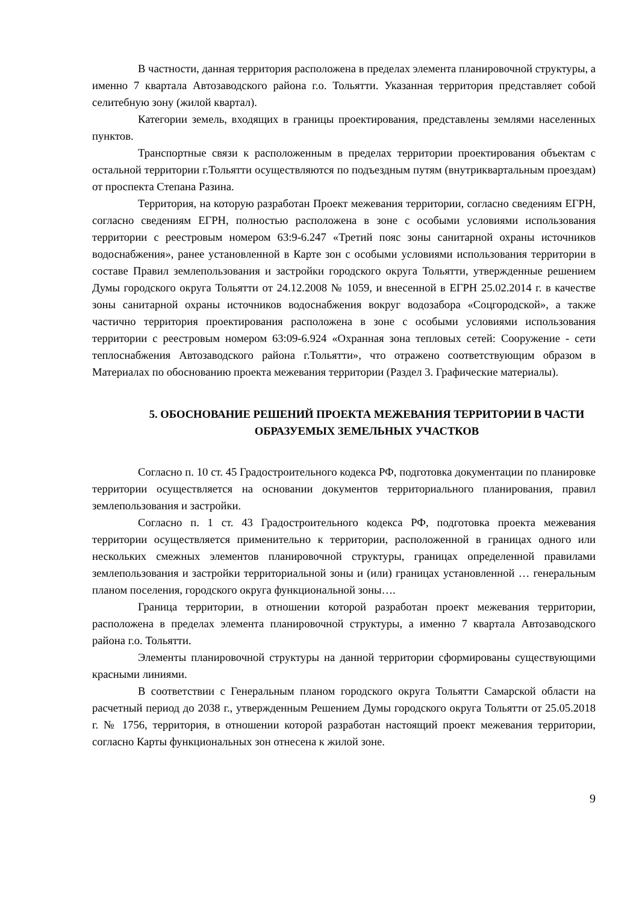В частности, данная территория расположена в пределах элемента планировочной структуры, а именно 7 квартала Автозаводского района г.о. Тольятти. Указанная территория представляет собой селитебную зону (жилой квартал).
Категории земель, входящих в границы проектирования, представлены землями населенных пунктов.
Транспортные связи к расположенным в пределах территории проектирования объектам с остальной территории г.Тольятти осуществляются по подъездным путям (внутриквартальным проездам) от проспекта Степана Разина.
Территория, на которую разработан Проект межевания территории, согласно сведениям ЕГРН, согласно сведениям ЕГРН, полностью расположена в зоне с особыми условиями использования территории с реестровым номером 63:9-6.247 «Третий пояс зоны санитарной охраны источников водоснабжения», ранее установленной в Карте зон с особыми условиями использования территории в составе Правил землепользования и застройки городского округа Тольятти, утвержденные решением Думы городского округа Тольятти от 24.12.2008 № 1059, и внесенной в ЕГРН 25.02.2014 г. в качестве зоны санитарной охраны источников водоснабжения вокруг водозабора «Соцгородской», а также частично территория проектирования расположена в зоне с особыми условиями использования территории с реестровым номером 63:09-6.924 «Охранная зона тепловых сетей: Сооружение - сети теплоснабжения Автозаводского района г.Тольятти», что отражено соответствующим образом в Материалах по обоснованию проекта межевания территории (Раздел 3. Графические материалы).
5. ОБОСНОВАНИЕ РЕШЕНИЙ ПРОЕКТА МЕЖЕВАНИЯ ТЕРРИТОРИИ В ЧАСТИ ОБРАЗУЕМЫХ ЗЕМЕЛЬНЫХ УЧАСТКОВ
Согласно п. 10 ст. 45 Градостроительного кодекса РФ, подготовка документации по планировке территории осуществляется на основании документов территориального планирования, правил землепользования и застройки.
Согласно п. 1 ст. 43 Градостроительного кодекса РФ, подготовка проекта межевания территории осуществляется применительно к территории, расположенной в границах одного или нескольких смежных элементов планировочной структуры, границах определенной правилами землепользования и застройки территориальной зоны и (или) границах установленной … генеральным планом поселения, городского округа функциональной зоны….
Граница территории, в отношении которой разработан проект межевания территории, расположена в пределах элемента планировочной структуры, а именно 7 квартала Автозаводского района г.о. Тольятти.
Элементы планировочной структуры на данной территории сформированы существующими красными линиями.
В соответствии с Генеральным планом городского округа Тольятти Самарской области на расчетный период до 2038 г., утвержденным Решением Думы городского округа Тольятти от 25.05.2018 г. № 1756, территория, в отношении которой разработан настоящий проект межевания территории, согласно Карты функциональных зон отнесена к жилой зоне.
9